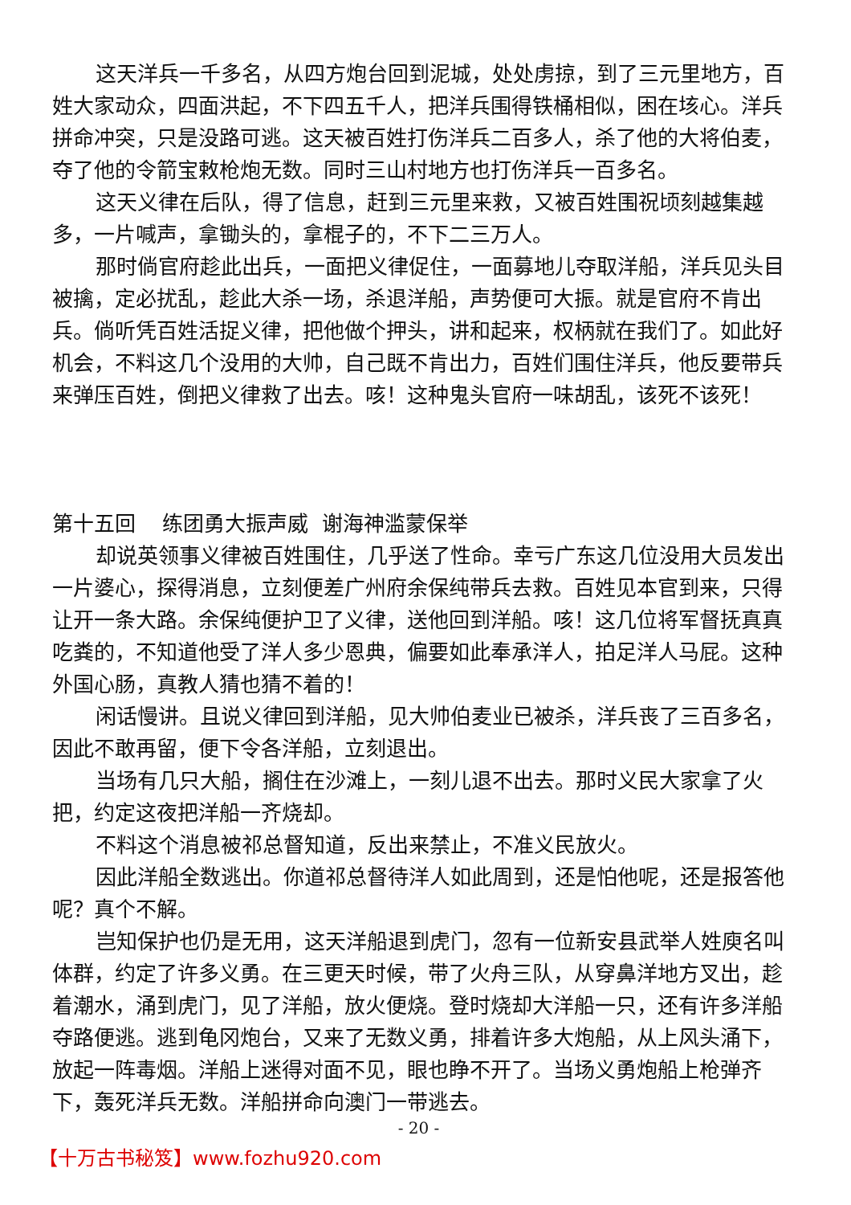这天洋兵一千多名，从四方炮台回到泥城，处处虏掠，到了三元里地方，百姓大家动众，四面洪起，不下四五千人，把洋兵围得铁桶相似，困在垓心。洋兵拼命冲突，只是没路可逃。这天被百姓打伤洋兵二百多人，杀了他的大将伯麦，夺了他的令箭宝敕枪炮无数。同时三山村地方也打伤洋兵一百多名。
这天义律在后队，得了信息，赶到三元里来救，又被百姓围祝顷刻越集越多，一片喊声，拿锄头的，拿棍子的，不下二三万人。
那时倘官府趁此出兵，一面把义律促住，一面募地儿夺取洋船，洋兵见头目被擒，定必扰乱，趁此大杀一场，杀退洋船，声势便可大振。就是官府不肯出兵。倘听凭百姓活捉义律，把他做个押头，讲和起来，权柄就在我们了。如此好机会，不料这几个没用的大帅，自己既不肯出力，百姓们围住洋兵，他反要带兵来弹压百姓，倒把义律救了出去。咳！这种鬼头官府一味胡乱，该死不该死！
第十五回 练团勇大振声威 谢海神滥蒙保举
却说英领事义律被百姓围住，几乎送了性命。幸亏广东这几位没用大员发出一片婆心，探得消息，立刻便差广州府余保纯带兵去救。百姓见本官到来，只得让开一条大路。余保纯便护卫了义律，送他回到洋船。咳！这几位将军督抚真真吃粪的，不知道他受了洋人多少恩典，偏要如此奉承洋人，拍足洋人马屁。这种外国心肠，真教人猜也猜不着的！
闲话慢讲。且说义律回到洋船，见大帅伯麦业已被杀，洋兵丧了三百多名，因此不敢再留，便下令各洋船，立刻退出。
当场有几只大船，搁住在沙滩上，一刻儿退不出去。那时义民大家拿了火把，约定这夜把洋船一齐烧却。
不料这个消息被祁总督知道，反出来禁止，不准义民放火。
因此洋船全数逃出。你道祁总督待洋人如此周到，还是怕他呢，还是报答他呢？真个不解。
岂知保护也仍是无用，这天洋船退到虎门，忽有一位新安县武举人姓庾名叫体群，约定了许多义勇。在三更天时候，带了火舟三队，从穿鼻洋地方叉出，趁着潮水，涌到虎门，见了洋船，放火便烧。登时烧却大洋船一只，还有许多洋船夺路便逃。逃到龟冈炮台，又来了无数义勇，排着许多大炮船，从上风头涌下，放起一阵毒烟。洋船上迷得对面不见，眼也睁不开了。当场义勇炮船上枪弹齐下，轰死洋兵无数。洋船拼命向澳门一带逃去。
- 20 -
【十万古书秘笈】www.fozhu920.com